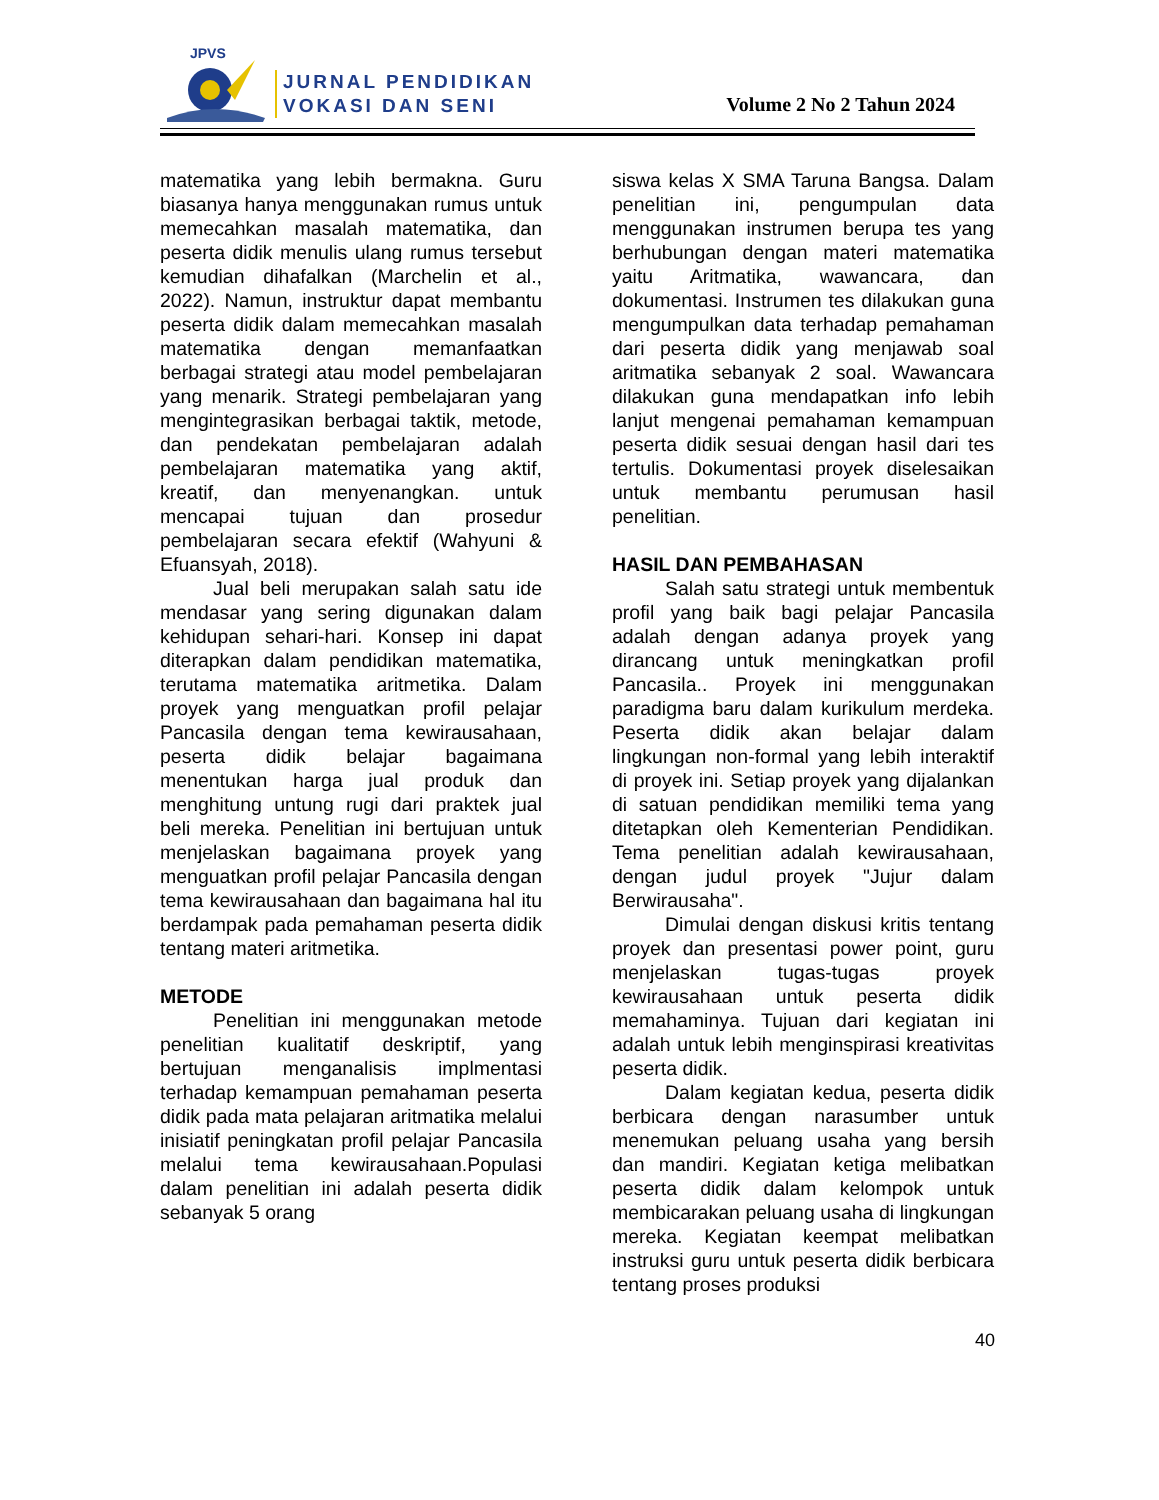JPVS
JURNAL PENDIDIKAN
VOKASI DAN SENI
Volume 2 No 2 Tahun 2024
matematika yang lebih bermakna. Guru biasanya hanya menggunakan rumus untuk memecahkan masalah matematika, dan peserta didik menulis ulang rumus tersebut kemudian dihafalkan (Marchelin et al., 2022). Namun, instruktur dapat membantu peserta didik dalam memecahkan masalah matematika dengan memanfaatkan berbagai strategi atau model pembelajaran yang menarik. Strategi pembelajaran yang mengintegrasikan berbagai taktik, metode, dan pendekatan pembelajaran adalah pembelajaran matematika yang aktif, kreatif, dan menyenangkan. untuk mencapai tujuan dan prosedur pembelajaran secara efektif (Wahyuni & Efuansyah, 2018).
Jual beli merupakan salah satu ide mendasar yang sering digunakan dalam kehidupan sehari-hari. Konsep ini dapat diterapkan dalam pendidikan matematika, terutama matematika aritmetika. Dalam proyek yang menguatkan profil pelajar Pancasila dengan tema kewirausahaan, peserta didik belajar bagaimana menentukan harga jual produk dan menghitung untung rugi dari praktek jual beli mereka. Penelitian ini bertujuan untuk menjelaskan bagaimana proyek yang menguatkan profil pelajar Pancasila dengan tema kewirausahaan dan bagaimana hal itu berdampak pada pemahaman peserta didik tentang materi aritmetika.
METODE
Penelitian ini menggunakan metode penelitian kualitatif deskriptif, yang bertujuan menganalisis implmentasi terhadap kemampuan pemahaman peserta didik pada mata pelajaran aritmatika melalui inisiatif peningkatan profil pelajar Pancasila melalui tema kewirausahaan.Populasi dalam penelitian ini adalah peserta didik sebanyak 5 orang
siswa kelas X SMA Taruna Bangsa. Dalam penelitian ini, pengumpulan data menggunakan instrumen berupa tes yang berhubungan dengan materi matematika yaitu Aritmatika, wawancara, dan dokumentasi. Instrumen tes dilakukan guna mengumpulkan data terhadap pemahaman dari peserta didik yang menjawab soal aritmatika sebanyak 2 soal. Wawancara dilakukan guna mendapatkan info lebih lanjut mengenai pemahaman kemampuan peserta didik sesuai dengan hasil dari tes tertulis. Dokumentasi proyek diselesaikan untuk membantu perumusan hasil penelitian.
HASIL DAN PEMBAHASAN
Salah satu strategi untuk membentuk profil yang baik bagi pelajar Pancasila adalah dengan adanya proyek yang dirancang untuk meningkatkan profil Pancasila.. Proyek ini menggunakan paradigma baru dalam kurikulum merdeka. Peserta didik akan belajar dalam lingkungan non-formal yang lebih interaktif di proyek ini. Setiap proyek yang dijalankan di satuan pendidikan memiliki tema yang ditetapkan oleh Kementerian Pendidikan. Tema penelitian adalah kewirausahaan, dengan judul proyek "Jujur dalam Berwirausaha".
Dimulai dengan diskusi kritis tentang proyek dan presentasi power point, guru menjelaskan tugas-tugas proyek kewirausahaan untuk peserta didik memahaminya. Tujuan dari kegiatan ini adalah untuk lebih menginspirasi kreativitas peserta didik.
Dalam kegiatan kedua, peserta didik berbicara dengan narasumber untuk menemukan peluang usaha yang bersih dan mandiri. Kegiatan ketiga melibatkan peserta didik dalam kelompok untuk membicarakan peluang usaha di lingkungan mereka. Kegiatan keempat melibatkan instruksi guru untuk peserta didik berbicara tentang proses produksi
40